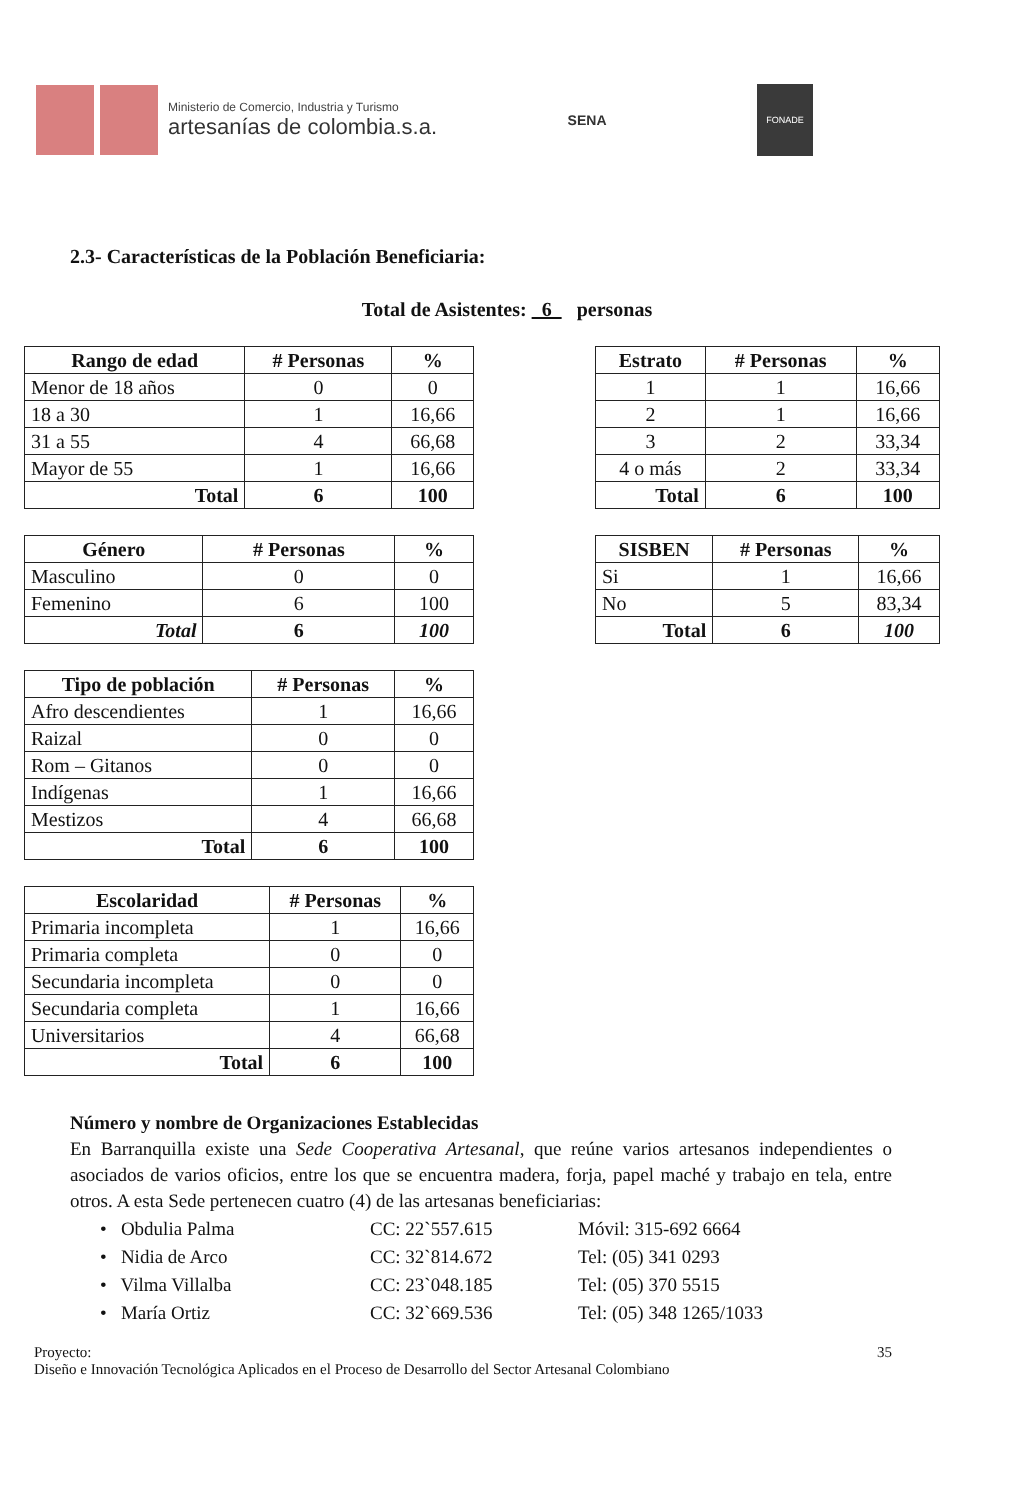Ministerio de Comercio, Industria y Turismo
artesanías de colombia.s.a.
SENA
FONADE
2.3- Características de la Población Beneficiaria:
Total de Asistentes: 6 personas
| Rango de edad | # Personas | % |
| --- | --- | --- |
| Menor de 18 años | 0 | 0 |
| 18 a 30 | 1 | 16,66 |
| 31 a 55 | 4 | 66,68 |
| Mayor de 55 | 1 | 16,66 |
| Total | 6 | 100 |
| Estrato | # Personas | % |
| --- | --- | --- |
| 1 | 1 | 16,66 |
| 2 | 1 | 16,66 |
| 3 | 2 | 33,34 |
| 4 o más | 2 | 33,34 |
| Total | 6 | 100 |
| Género | # Personas | % |
| --- | --- | --- |
| Masculino | 0 | 0 |
| Femenino | 6 | 100 |
| Total | 6 | 100 |
| SISBEN | # Personas | % |
| --- | --- | --- |
| Si | 1 | 16,66 |
| No | 5 | 83,34 |
| Total | 6 | 100 |
| Tipo de población | # Personas | % |
| --- | --- | --- |
| Afro descendientes | 1 | 16,66 |
| Raizal | 0 | 0 |
| Rom – Gitanos | 0 | 0 |
| Indígenas | 1 | 16,66 |
| Mestizos | 4 | 66,68 |
| Total | 6 | 100 |
| Escolaridad | # Personas | % |
| --- | --- | --- |
| Primaria incompleta | 1 | 16,66 |
| Primaria completa | 0 | 0 |
| Secundaria incompleta | 0 | 0 |
| Secundaria completa | 1 | 16,66 |
| Universitarios | 4 | 66,68 |
| Total | 6 | 100 |
Número y nombre de Organizaciones Establecidas
En Barranquilla existe una Sede Cooperativa Artesanal, que reúne varios artesanos independientes o asociados de varios oficios, entre los que se encuentra madera, forja, papel maché y trabajo en tela, entre otros. A esta Sede pertenecen cuatro (4) de las artesanas beneficiarias:
• Obdulia Palma CC: 22`557.615 Móvil: 315-692 6664
• Nidia de Arco CC: 32`814.672 Tel: (05) 341 0293
• Vilma Villalba CC: 23`048.185 Tel: (05) 370 5515
• María Ortiz CC: 32`669.536 Tel: (05) 348 1265/1033
Proyecto:
Diseño e Innovación Tecnológica Aplicados en el Proceso de Desarrollo del Sector Artesanal Colombiano
35